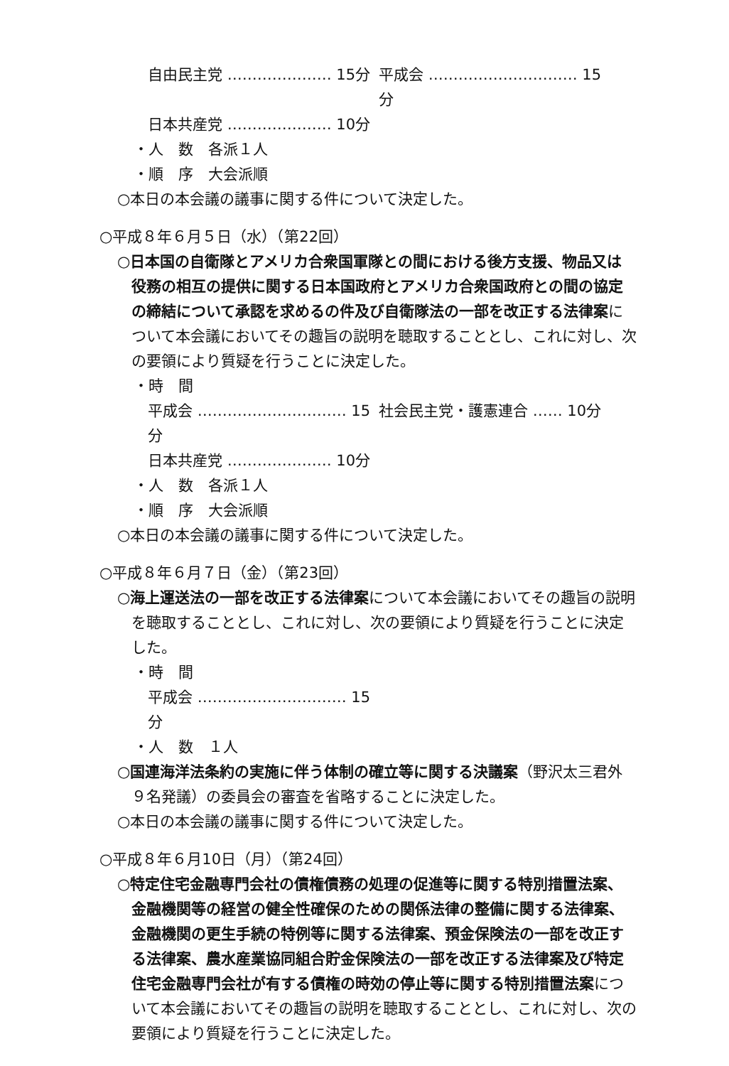自由民主党 ………………… 15分 平成会 ………………………… 15分
日本共産党 ………………… 10分
・人　数　各派１人
・順　序　大会派順
○本日の本会議の議事に関する件について決定した。
○平成８年６月５日（水）（第22回）
○日本国の自衛隊とアメリカ合衆国軍隊との間における後方支援、物品又は役務の相互の提供に関する日本国政府とアメリカ合衆国政府との間の協定の締結について承認を求めるの件及び自衛隊法の一部を改正する法律案について本会議においてその趣旨の説明を聴取することとし、これに対し、次の要領により質疑を行うことに決定した。
・時　間
平成会 ………………………… 15分 社会民主党・護憲連合 …… 10分
日本共産党 ………………… 10分
・人　数　各派１人
・順　序　大会派順
○本日の本会議の議事に関する件について決定した。
○平成８年６月７日（金）（第23回）
○海上運送法の一部を改正する法律案について本会議においてその趣旨の説明を聴取することとし、これに対し、次の要領により質疑を行うことに決定した。
・時　間
平成会 ………………………… 15分
・人　数　１人
○国連海洋法条約の実施に伴う体制の確立等に関する決議案（野沢太三君外９名発議）の委員会の審査を省略することに決定した。
○本日の本会議の議事に関する件について決定した。
○平成８年６月10日（月）（第24回）
○特定住宅金融専門会社の債権債務の処理の促進等に関する特別措置法案、金融機関等の経営の健全性確保のための関係法律の整備に関する法律案、金融機関の更生手続の特例等に関する法律案、預金保険法の一部を改正する法律案、農水産業協同組合貯金保険法の一部を改正する法律案及び特定住宅金融専門会社が有する債権の時効の停止等に関する特別措置法案について本会議においてその趣旨の説明を聴取することとし、これに対し、次の要領により質疑を行うことに決定した。